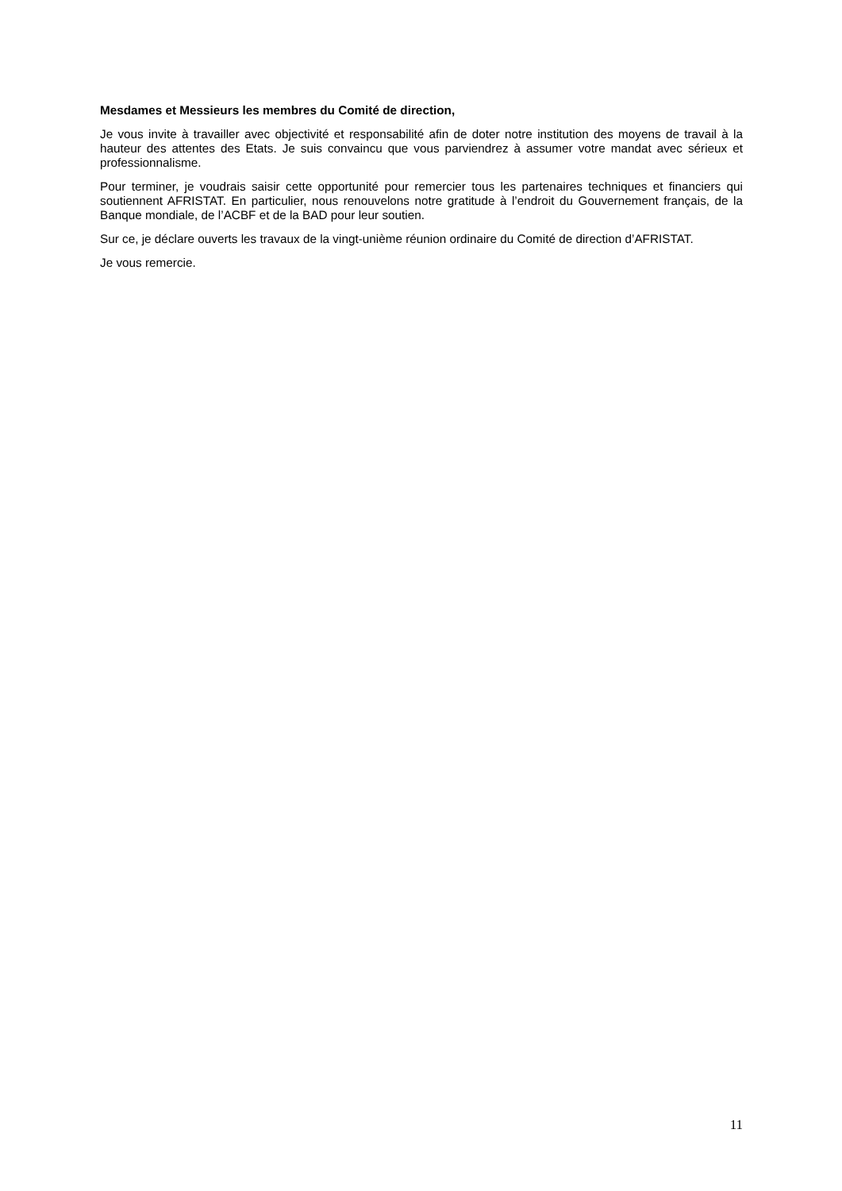Mesdames et Messieurs les membres du Comité de direction,
Je vous invite à travailler avec objectivité et responsabilité afin de doter notre institution des moyens de travail à la hauteur des attentes des Etats. Je suis convaincu que vous parviendrez à assumer votre mandat avec sérieux et professionnalisme.
Pour terminer, je voudrais saisir cette opportunité pour remercier tous les partenaires techniques et financiers qui soutiennent AFRISTAT. En particulier, nous renouvelons notre gratitude à l’endroit du Gouvernement français, de la Banque mondiale, de l’ACBF et de la BAD pour leur soutien.
Sur ce, je déclare ouverts les travaux de la vingt-unième réunion ordinaire du Comité de direction d’AFRISTAT.
Je vous remercie.
11